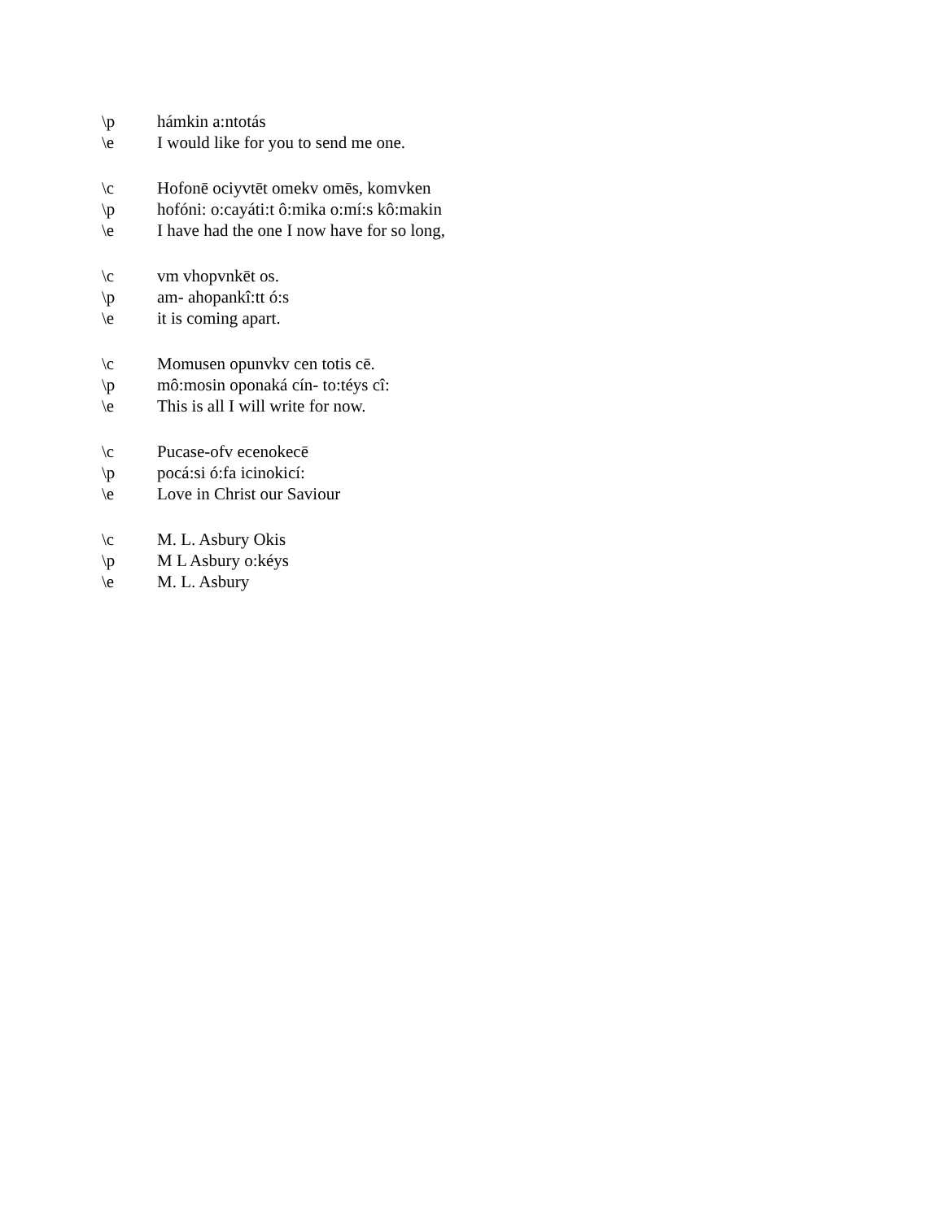\p hámkin a:ntotás
\e I would like for you to send me one.
\c Hofonē ociyvtēt omekv omēs, komvken
\p hofóni: o:cayáti:t ô:mika o:mí:s kô:makin
\e I have had the one I now have for so long,
\c vm vhopvnkēt os.
\p am- ahopankî:tt ó:s
\e it is coming apart.
\c Momusen opunvkv cen totis cē.
\p mô:mosin oponaká cín- to:téys cî:
\e This is all I will write for now.
\c Pucase-ofv ecenokecē
\p pocá:si ó:fa icinokicí:
\e Love in Christ our Saviour
\c M. L. Asbury Okis
\p M L Asbury o:kéys
\e M. L. Asbury